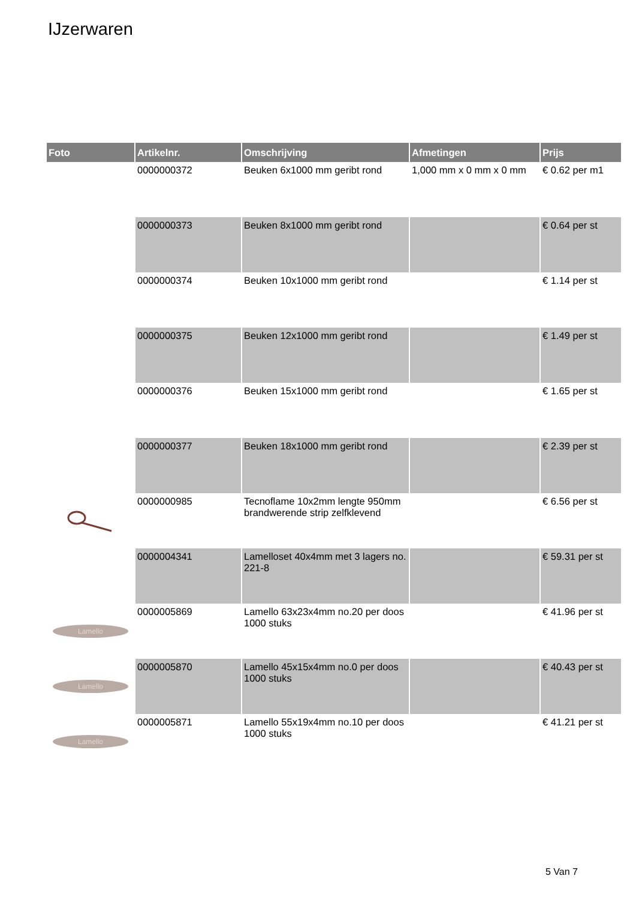IJzerwaren
| Foto | Artikelnr. | Omschrijving | Afmetingen | Prijs |
| --- | --- | --- | --- | --- |
| | 0000000372 | Beuken 6x1000 mm geribt rond | 1,000 mm x 0 mm x 0 mm | € 0.62 per m1 |
| | 0000000373 | Beuken 8x1000 mm geribt rond | | € 0.64 per st |
| | 0000000374 | Beuken 10x1000 mm geribt rond | | € 1.14 per st |
| | 0000000375 | Beuken 12x1000 mm geribt rond | | € 1.49 per st |
| | 0000000376 | Beuken 15x1000 mm geribt rond | | € 1.65 per st |
| | 0000000377 | Beuken 18x1000 mm geribt rond | | € 2.39 per st |
| | 0000000985 | Tecnoflame 10x2mm lengte 950mm brandwerende strip zelfklevend | | € 6.56 per st |
| | 0000004341 | Lamelloset 40x4mm met 3 lagers no. 221-8 | | € 59.31 per st |
| Lamello | 0000005869 | Lamello 63x23x4mm no.20 per doos 1000 stuks | | € 41.96 per st |
| Lamello | 0000005870 | Lamello 45x15x4mm no.0 per doos 1000 stuks | | € 40.43 per st |
| Lamello | 0000005871 | Lamello 55x19x4mm no.10 per doos 1000 stuks | | € 41.21 per st |
5 Van 7